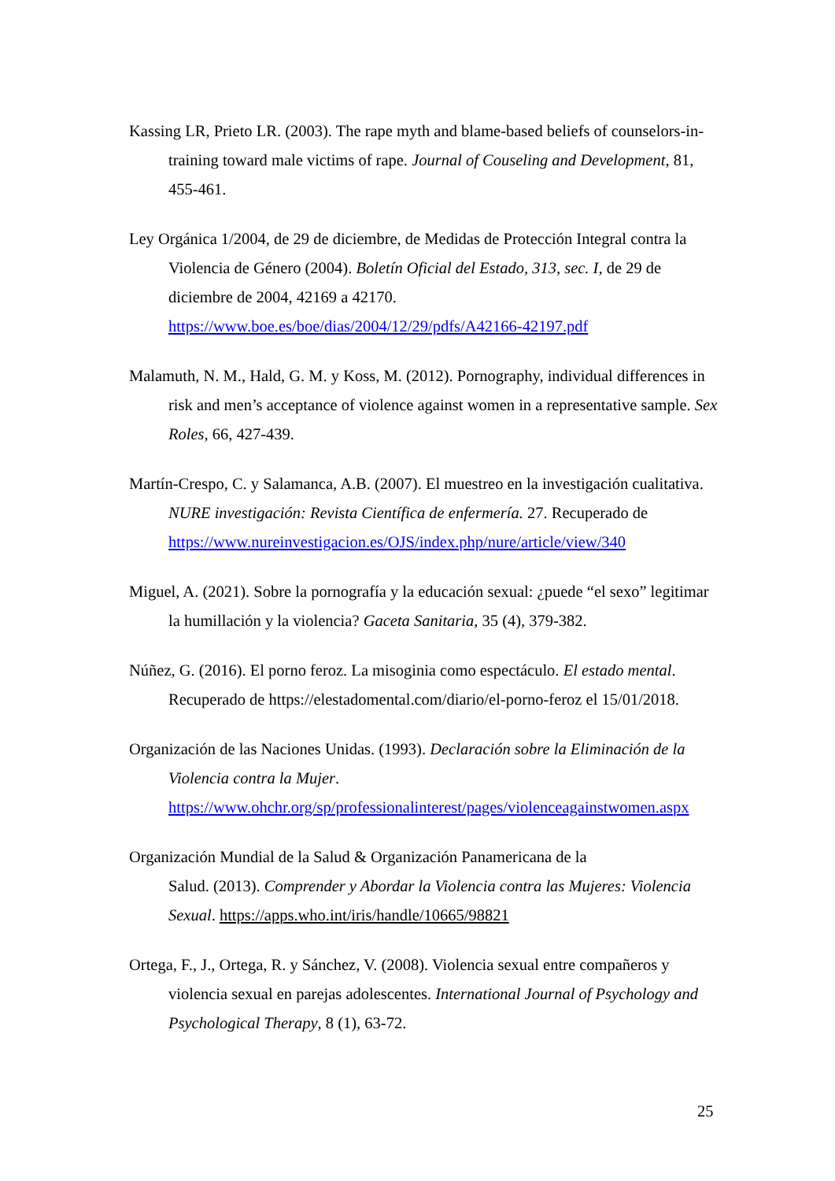Kassing LR, Prieto LR. (2003). The rape myth and blame-based beliefs of counselors-in-training toward male victims of rape. Journal of Couseling and Development, 81, 455-461.
Ley Orgánica 1/2004, de 29 de diciembre, de Medidas de Protección Integral contra la Violencia de Género (2004). Boletín Oficial del Estado, 313, sec. I, de 29 de diciembre de 2004, 42169 a 42170.
https://www.boe.es/boe/dias/2004/12/29/pdfs/A42166-42197.pdf
Malamuth, N. M., Hald, G. M. y Koss, M. (2012). Pornography, individual differences in risk and men’s acceptance of violence against women in a representative sample. Sex Roles, 66, 427-439.
Martín-Crespo, C. y Salamanca, A.B. (2007). El muestreo en la investigación cualitativa. NURE investigación: Revista Científica de enfermería. 27. Recuperado de
https://www.nureinvestigacion.es/OJS/index.php/nure/article/view/340
Miguel, A. (2021). Sobre la pornografía y la educación sexual: ¿puede “el sexo” legitimar la humillación y la violencia? Gaceta Sanitaria, 35 (4), 379-382.
Núñez, G. (2016). El porno feroz. La misoginia como espectáculo. El estado mental. Recuperado de https://elestadomental.com/diario/el-porno-feroz el 15/01/2018.
Organización de las Naciones Unidas. (1993). Declaración sobre la Eliminación de la Violencia contra la Mujer.
https://www.ohchr.org/sp/professionalinterest/pages/violenceagainstwomen.aspx
Organización Mundial de la Salud & Organización Panamericana de la
Salud. (2013). Comprender y Abordar la Violencia contra las Mujeres: Violencia Sexual. https://apps.who.int/iris/handle/10665/98821
Ortega, F., J., Ortega, R. y Sánchez, V. (2008). Violencia sexual entre compañeros y violencia sexual en parejas adolescentes. International Journal of Psychology and Psychological Therapy, 8 (1), 63-72.
25